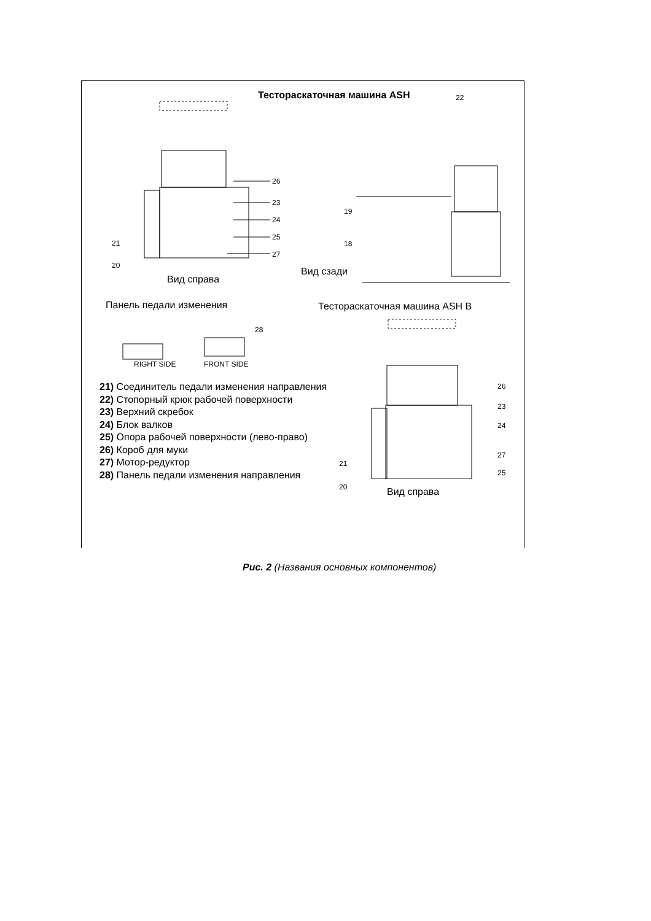Тестораскаточная машина ASH
26
23
24
25
21
27
20
22
19
18
Вид сзади
Вид справа
Панель педали изменения Тестораскаточная машина ASH B
28
RIGHT SIDE FRONT SIDE
26
23
24
27
25
21
20 Вид справа
21) Соединитель педали изменения направления
22) Стопорный крюк рабочей поверхности
23) Верхний скребок
24) Блок валков
25) Опора рабочей поверхности (лево-право)
26) Короб для муки
27) Мотор-редуктор
28) Панель педали изменения направления
Рис. 2 (Названия основных компонентов)